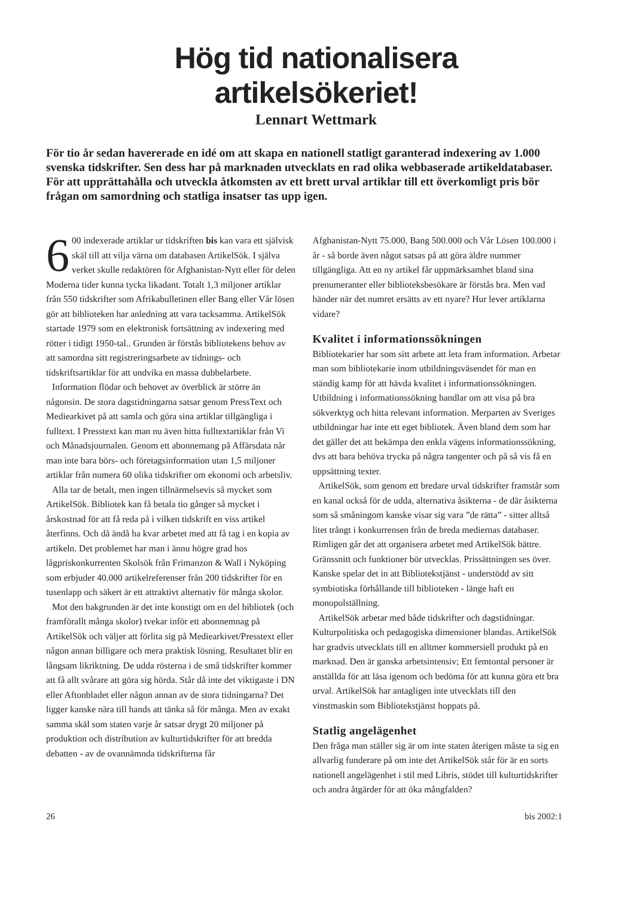Hög tid nationalisera
artikelsökeriet!
Lennart Wettmark
För tio år sedan havererade en idé om att skapa en nationell statligt garanterad indexering av 1.000 svenska tidskrifter. Sen dess har på marknaden utvecklats en rad olika webbaserade artikeldatabaser. För att upprättahålla och utveckla åtkomsten av ett brett urval artiklar till ett överkomligt pris bör frågan om samordning och statliga insatser tas upp igen.
6 00 indexerade artiklar ur tidskriften bis kan vara ett självisk skäl till att vilja värna om databasen ArtikelSök. I själva verket skulle redaktören för Afghanistan-Nytt eller för delen Moderna tider kunna tycka likadant. Totalt 1,3 miljoner artiklar från 550 tidskrifter som Afrikabulletinen eller Bang eller Vår lösen gör att biblioteken har anledning att vara tacksamma. ArtikelSök startade 1979 som en elektronisk fortsättning av indexering med rötter i tidigt 1950-tal.. Grunden är förstås bibliotekens behov av att samordna sitt registreringsarbete av tidnings- och tidskriftsartiklar för att undvika en massa dubbelarbete.
Information flödar och behovet av överblick är större än någonsin. De stora dagstidningarna satsar genom PressText och Mediearkivet på att samla och göra sina artiklar tillgängliga i fulltext. I Presstext kan man nu även hitta fulltextartiklar från Vi och Månadsjournalen. Genom ett abonnemang på Affärsdata når man inte bara börs- och företagsinformation utan 1,5 miljoner artiklar från numera 60 olika tidskrifter om ekonomi och arbetsliv.
Alla tar de betalt, men ingen tillnärmelsevis så mycket som ArtikelSök. Bibliotek kan få betala tio gånger så mycket i årskostnad för att få reda på i vilken tidskrift en viss artikel återfinns. Och då ändå ha kvar arbetet med att få tag i en kopia av artikeln. Det problemet har man i ännu högre grad hos lågpriskonkurrenten Skolsök från Frimanzon & Wall i Nyköping som erbjuder 40.000 artikelreferenser från 200 tidskrifter för en tusenlapp och säkert är ett attraktivt alternativ för många skolor.
Mot den bakgrunden är det inte konstigt om en del bibliotek (och framförallt många skolor) tvekar inför ett abonnemnag på ArtikelSök och väljer att förlita sig på Mediearkivet/Presstext eller någon annan billigare och mera praktisk lösning. Resultatet blir en långsam likriktning. De udda rösterna i de små tidskrifter kommer att få allt svårare att göra sig hörda. Står då inte det viktigaste i DN eller Aftonbladet eller någon annan av de stora tidningarna? Det ligger kanske nära till hands att tänka så för många. Men av exakt samma skäl som staten varje år satsar drygt 20 miljoner på produktion och distribution av kulturtidskrifter för att bredda debatten - av de ovannämnda tidskrifterna får
Afghanistan-Nytt 75.000, Bang 500.000 och Vår Lösen 100.000 i år - så borde även något satsas på att göra äldre nummer tillgängliga. Att en ny artikel får uppmärksamhet bland sina prenumeranter eller biblioteksbesökare är förstås bra. Men vad händer när det numret ersätts av ett nyare? Hur lever artiklarna vidare?
Kvalitet i informationssökningen
Bibliotekarier har som sitt arbete att leta fram information. Arbetar man som bibliotekarie inom utbildningsväsendet för man en ständig kamp för att hävda kvalitet i informationssökningen. Utbildning i informationssökning handlar om att visa på bra sökverktyg och hitta relevant information. Merparten av Sveriges utbildningar har inte ett eget bibliotek. Även bland dem som har det gäller det att bekämpa den enkla vägens informationssökning, dvs att bara behöva trycka på några tangenter och på så vis få en uppsättning texter.
ArtikelSök, som genom ett bredare urval tidskrifter framstår som en kanal också för de udda, alternativa åsikterna - de där åsikterna som så småningom kanske visar sig vara ”de rätta” - sitter alltså litet trångt i konkurrensen från de breda mediernas databaser. Rimligen går det att organisera arbetet med ArtikelSök bättre. Gränssnitt och funktioner bör utvecklas. Prissättningen ses över. Kanske spelar det in att Bibliotekstjänst - understödd av sitt symbiotiska förhållande till biblioteken - länge haft en monopolställning.
ArtikelSök arbetar med både tidskrifter och dagstidningar. Kulturpolitiska och pedagogiska dimensioner blandas. ArtikelSök har gradvis utvecklats till en alltmer kommersiell produkt på en marknad. Den är ganska arbetsintensiv; Ett femtontal personer är anställda för att läsa igenom och bedöma för att kunna göra ett bra urval. ArtikelSök har antagligen inte utvecklats till den vinstmaskin som Bibliotekstjänst hoppats på.
Statlig angelägenhet
Den fråga man ställer sig är om inte staten återigen måste ta sig en allvarlig funderare på om inte det ArtikelSök står för är en sorts nationell angelägenhet i stil med Libris, stödet till kulturtidskrifter och andra åtgärder för att öka mångfalden?
26 bis 2002:1